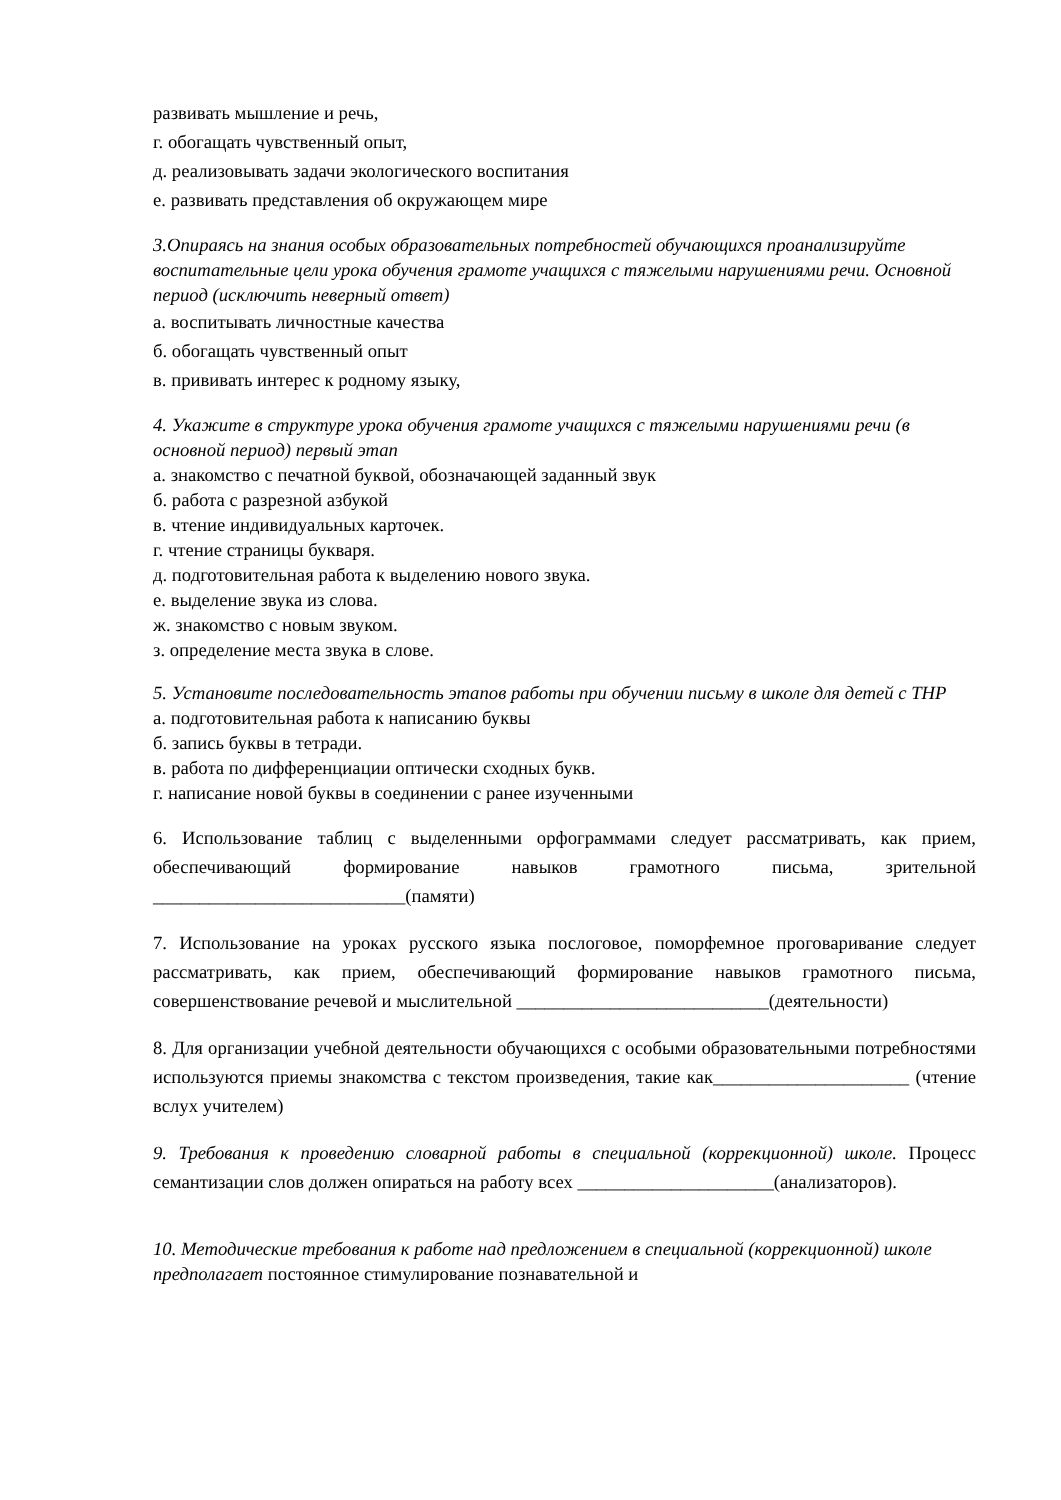развивать мышление и речь,
г. обогащать чувственный опыт,
д. реализовывать задачи экологического воспитания
е. развивать представления об окружающем мире
3.Опираясь на знания особых образовательных потребностей обучающихся проанализируйте воспитательные цели урока обучения грамоте учащихся с тяжелыми нарушениями речи. Основной период (исключить неверный ответ)
а. воспитывать личностные качества
б. обогащать чувственный опыт
в. прививать интерес к родному языку,
4. Укажите в структуре урока обучения грамоте учащихся с тяжелыми нарушениями речи (в основной период) первый этап
а. знакомство с печатной буквой, обозначающей заданный звук
б. работа с разрезной азбукой
в. чтение индивидуальных карточек.
г. чтение страницы букваря.
д. подготовительная работа к выделению нового звука.
е. выделение звука из слова.
ж. знакомство с новым звуком.
з. определение места звука в слове.
5. Установите последовательность этапов работы при обучении письму в школе для детей с ТНР
а. подготовительная работа к написанию буквы
б. запись буквы в тетради.
в. работа по дифференциации оптически сходных букв.
г. написание новой буквы в соединении с ранее изученными
6. Использование таблиц с выделенными орфограммами следует рассматривать, как прием, обеспечивающий формирование навыков грамотного письма, зрительной ___________________________(памяти)
7. Использование на уроках русского языка послоговое, поморфемное проговаривание следует рассматривать, как прием, обеспечивающий формирование навыков грамотного письма, совершенствование речевой и мыслительной ___________________________(деятельности)
8. Для организации учебной деятельности обучающихся с особыми образовательными потребностями используются приемы знакомства с текстом произведения, такие как_____________________ (чтение вслух учителем)
9. Требования к проведению словарной работы в специальной (коррекционной) школе. Процесс семантизации слов должен опираться на работу всех _____________________(анализаторов).
10. Методические требования к работе над предложением в специальной (коррекционной) школе предполагает постоянное стимулирование познавательной и